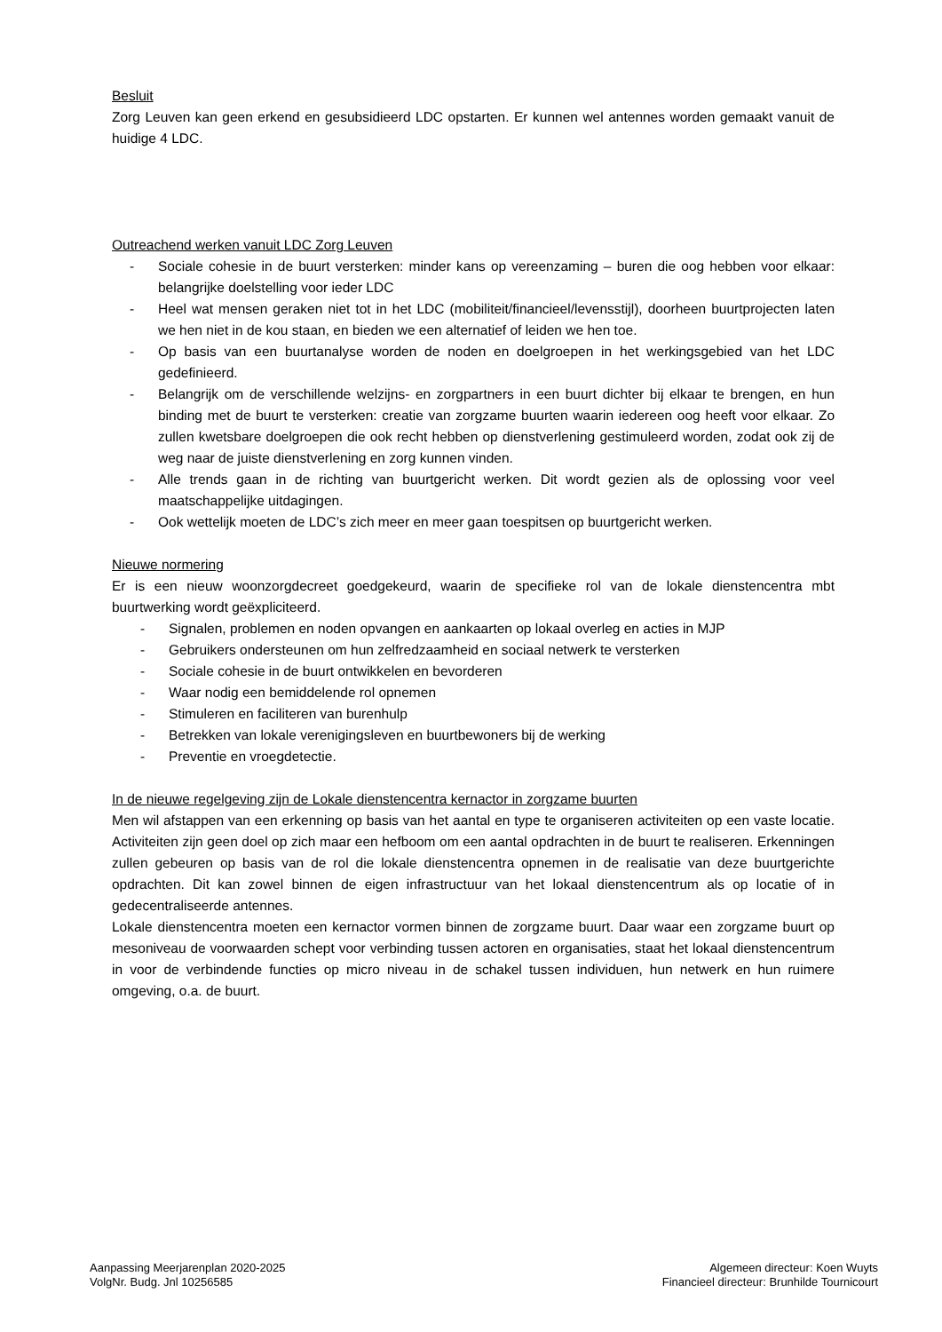Besluit
Zorg Leuven kan geen erkend en gesubsidieerd LDC opstarten. Er kunnen wel antennes worden gemaakt vanuit de huidige 4 LDC.
Outreachend werken vanuit LDC Zorg Leuven
- Sociale cohesie in de buurt versterken: minder kans op vereenzaming – buren die oog hebben voor elkaar: belangrijke doelstelling voor ieder LDC
- Heel wat mensen geraken niet tot in het LDC (mobiliteit/financieel/levensstijl), doorheen buurtprojecten laten we hen niet in de kou staan, en bieden we een alternatief of leiden we hen toe.
- Op basis van een buurtanalyse worden de noden en doelgroepen in het werkingsgebied van het LDC gedefinieerd.
- Belangrijk om de verschillende welzijns- en zorgpartners in een buurt dichter bij elkaar te brengen, en hun binding met de buurt te versterken: creatie van zorgzame buurten waarin iedereen oog heeft voor elkaar. Zo zullen kwetsbare doelgroepen die ook recht hebben op dienstverlening gestimuleerd worden, zodat ook zij de weg naar de juiste dienstverlening en zorg kunnen vinden.
- Alle trends gaan in de richting van buurtgericht werken. Dit wordt gezien als de oplossing voor veel maatschappelijke uitdagingen.
- Ook wettelijk moeten de LDC’s zich meer en meer gaan toespitsen op buurtgericht werken.
Nieuwe normering
Er is een nieuw woonzorgdecreet goedgekeurd, waarin de specifieke rol van de lokale dienstencentra mbt buurtwerking wordt geëxpliciteerd.
- Signalen, problemen en noden opvangen en aankaarten op lokaal overleg en acties in MJP
- Gebruikers ondersteunen om hun zelfredzaamheid en sociaal netwerk te versterken
- Sociale cohesie in de buurt ontwikkelen en bevorderen
- Waar nodig een bemiddelende rol opnemen
- Stimuleren en faciliteren van burenhulp
- Betrekken van lokale verenigingsleven en buurtbewoners bij de werking
- Preventie en vroegdetectie.
In de nieuwe regelgeving zijn de Lokale dienstencentra kernactor in zorgzame buurten
Men wil afstappen van een erkenning op basis van het aantal en type te organiseren activiteiten op een vaste locatie. Activiteiten zijn geen doel op zich maar een hefboom om een aantal opdrachten in de buurt te realiseren. Erkenningen zullen gebeuren op basis van de rol die lokale dienstencentra opnemen in de realisatie van deze buurtgerichte opdrachten. Dit kan zowel binnen de eigen infrastructuur van het lokaal dienstencentrum als op locatie of in gedecentraliseerde antennes.
Lokale dienstencentra moeten een kernactor vormen binnen de zorgzame buurt. Daar waar een zorgzame buurt op mesoniveau de voorwaarden schept voor verbinding tussen actoren en organisaties, staat het lokaal dienstencentrum in voor de verbindende functies op micro niveau in de schakel tussen individuen, hun netwerk en hun ruimere omgeving, o.a. de buurt.
Aanpassing Meerjarenplan 2020-2025
VolgNr. Budg. Jnl 10256585
Algemeen directeur: Koen Wuyts
Financieel directeur: Brunhilde Tournicourt